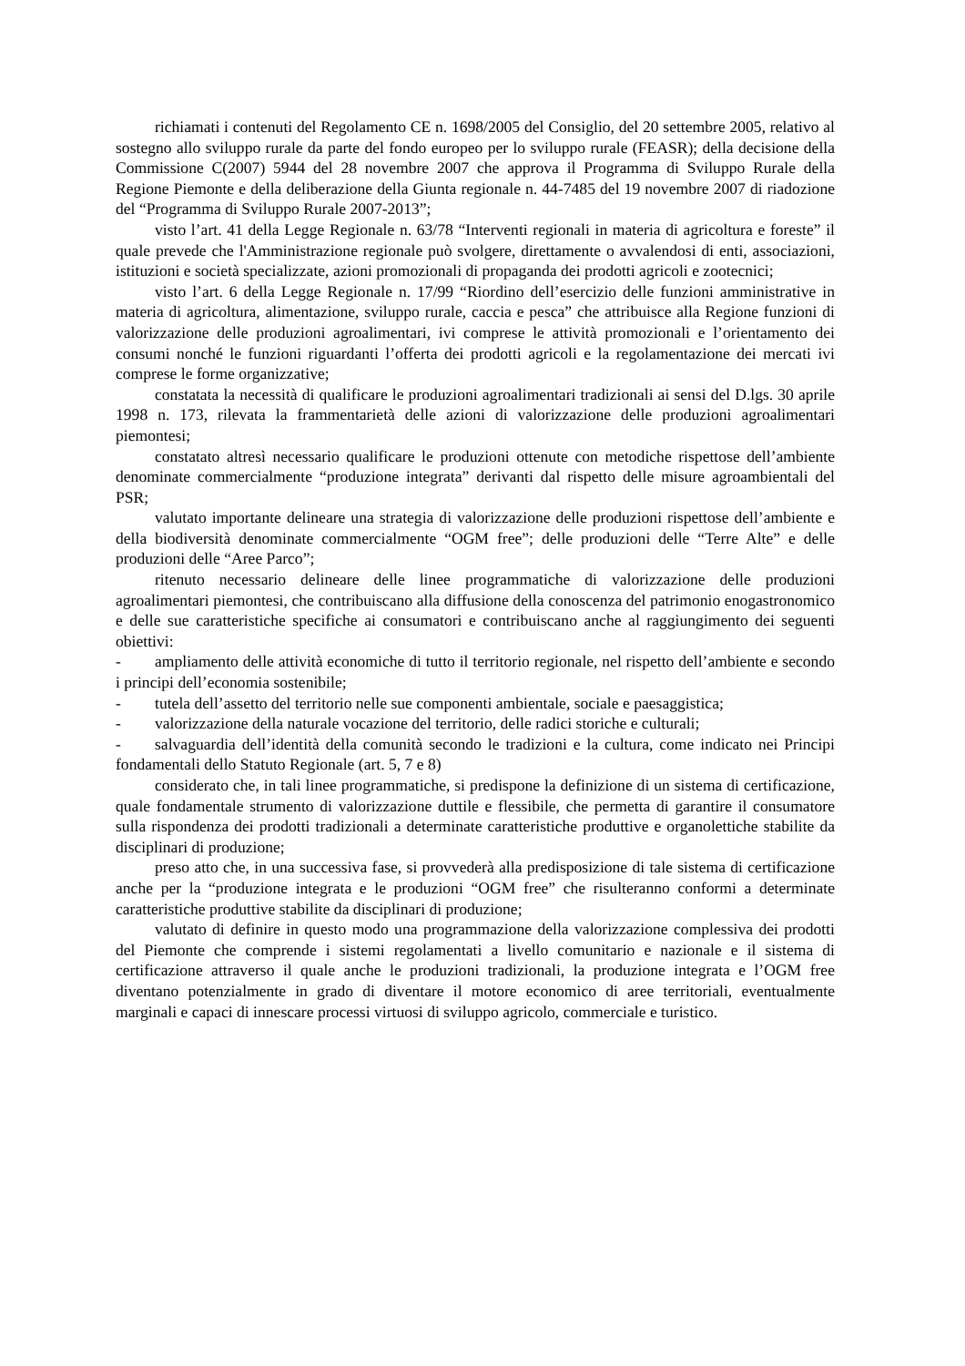richiamati i contenuti del Regolamento CE n. 1698/2005 del Consiglio, del 20 settembre 2005, relativo al sostegno allo sviluppo rurale da parte del fondo europeo per lo sviluppo rurale (FEASR); della decisione della Commissione C(2007) 5944 del 28 novembre 2007 che approva il Programma di Sviluppo Rurale della Regione Piemonte e della deliberazione della Giunta regionale n. 44-7485 del 19 novembre 2007 di riadozione del “Programma di Sviluppo Rurale 2007-2013”;
visto l’art. 41 della Legge Regionale n. 63/78 “Interventi regionali in materia di agricoltura e foreste” il quale prevede che l'Amministrazione regionale può svolgere, direttamente o avvalendosi di enti, associazioni, istituzioni e società specializzate, azioni promozionali di propaganda dei prodotti agricoli e zootecnici;
visto l’art. 6 della Legge Regionale n. 17/99 “Riordino dell’esercizio delle funzioni amministrative in materia di agricoltura, alimentazione, sviluppo rurale, caccia e pesca” che attribuisce alla Regione funzioni di valorizzazione delle produzioni agroalimentari, ivi comprese le attività promozionali e l’orientamento dei consumi nonché le funzioni riguardanti l’offerta dei prodotti agricoli e la regolamentazione dei mercati ivi comprese le forme organizzative;
constatata la necessità di qualificare le produzioni agroalimentari tradizionali ai sensi del D.lgs. 30 aprile 1998 n. 173, rilevata la frammentarietà delle azioni di valorizzazione delle produzioni agroalimentari piemontesi;
constatato altresì necessario qualificare le produzioni ottenute con metodiche rispettose dell’ambiente denominate commercialmente “produzione integrata” derivanti dal rispetto delle misure agroambientali del PSR;
valutato importante delineare una strategia di valorizzazione delle produzioni rispettose dell’ambiente e della biodiversità denominate commercialmente “OGM free”; delle produzioni delle “Terre Alte” e delle produzioni delle “Aree Parco”;
ritenuto necessario delineare delle linee programmatiche di valorizzazione delle produzioni agroalimentari piemontesi, che contribuiscano alla diffusione della conoscenza del patrimonio enogastronomico e delle sue caratteristiche specifiche ai consumatori e contribuiscano anche al raggiungimento dei seguenti obiettivi:
- ampliamento delle attività economiche di tutto il territorio regionale, nel rispetto dell’ambiente e secondo i principi dell’economia sostenibile;
- tutela dell’assetto del territorio nelle sue componenti ambientale, sociale e paesaggistica;
- valorizzazione della naturale vocazione del territorio, delle radici storiche e culturali;
- salvaguardia dell’identità della comunità secondo le tradizioni e la cultura, come indicato nei Principi fondamentali dello Statuto Regionale (art. 5, 7 e 8)
considerato che, in tali linee programmatiche, si predispone la definizione di un sistema di certificazione, quale fondamentale strumento di valorizzazione duttile e flessibile, che permetta di garantire il consumatore sulla rispondenza dei prodotti tradizionali a determinate caratteristiche produttive e organolettiche stabilite da disciplinari di produzione;
preso atto che, in una successiva fase, si provvederà alla predisposizione di tale sistema di certificazione anche per la “produzione integrata e le produzioni “OGM free” che risulteranno conformi a determinate caratteristiche produttive stabilite da disciplinari di produzione;
valutato di definire in questo modo una programmazione della valorizzazione complessiva dei prodotti del Piemonte che comprende i sistemi regolamentati a livello comunitario e nazionale e il sistema di certificazione attraverso il quale anche le produzioni tradizionali, la produzione integrata e l’OGM free diventano potenzialmente in grado di diventare il motore economico di aree territoriali, eventualmente marginali e capaci di innescare processi virtuosi di sviluppo agricolo, commerciale e turistico.